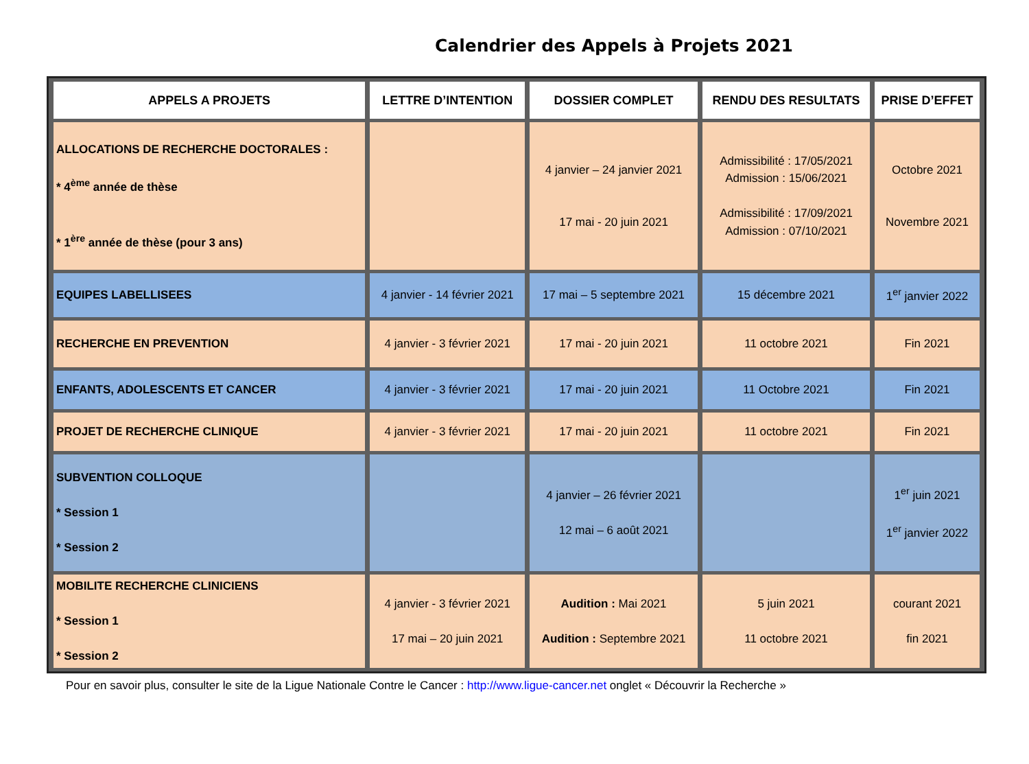Calendrier des Appels à Projets 2021
| APPELS A PROJETS | LETTRE D’INTENTION | DOSSIER COMPLET | RENDU DES RESULTATS | PRISE D’EFFET |
| --- | --- | --- | --- | --- |
| ALLOCATIONS DE RECHERCHE DOCTORALES : * 4<sup>ème</sup> année de thèse * 1<sup>ère</sup> année de thèse (pour 3 ans) | | 4 janvier – 24 janvier 2021 17 mai - 20 juin 2021 | Admissibilité : 17/05/2021 Admission : 15/06/2021 Admissibilité : 17/09/2021 Admission : 07/10/2021 | Octobre 2021 Novembre 2021 |
| EQUIPES LABELLISEES | 4 janvier - 14 février 2021 | 17 mai – 5 septembre 2021 | 15 décembre 2021 | 1<sup>er</sup> janvier 2022 |
| RECHERCHE EN PREVENTION | 4 janvier - 3 février 2021 | 17 mai - 20 juin 2021 | 11 octobre 2021 | Fin 2021 |
| ENFANTS, ADOLESCENTS ET CANCER | 4 janvier - 3 février 2021 | 17 mai - 20 juin 2021 | 11 Octobre 2021 | Fin 2021 |
| PROJET DE RECHERCHE CLINIQUE | 4 janvier - 3 février 2021 | 17 mai - 20 juin 2021 | 11 octobre 2021 | Fin 2021 |
| SUBVENTION COLLOQUE * Session 1 * Session 2 | | 4 janvier – 26 février 2021 12 mai – 6 août 2021 | | 1<sup>er</sup> juin 2021 1<sup>er</sup> janvier 2022 |
| MOBILITE RECHERCHE CLINICIENS * Session 1 * Session 2 | 4 janvier - 3 février 2021 17 mai – 20 juin 2021 | Audition : Mai 2021 Audition : Septembre 2021 | 5 juin 2021 11 octobre 2021 | courant 2021 fin 2021 |
Pour en savoir plus, consulter le site de la Ligue Nationale Contre le Cancer : http://www.ligue-cancer.net onglet « Découvrir la Recherche »